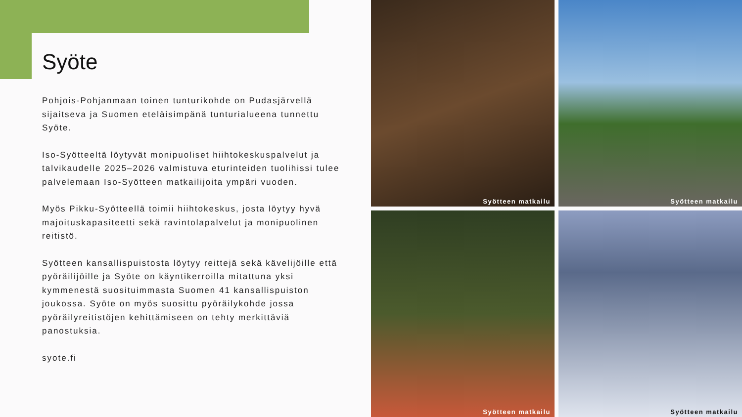Syöte
Pohjois-Pohjanmaan toinen tunturikohde on Pudasjärvellä sijaitseva ja Suomen eteläisimpänä tunturialueena tunnettu Syöte.
Iso-Syötteeltä löytyvät monipuoliset hiihtokeskuspalvelut ja talvikaudelle 2025–2026 valmistuva eturinteiden tuolihissi tulee palvelemaan Iso-Syötteen matkailijoita ympäri vuoden.
Myös Pikku-Syötteellä toimii hiihtokeskus, josta löytyy hyvä majoituskapasiteetti sekä ravintolapalvelut ja monipuolinen reitistö.
Syötteen kansallispuistosta löytyy reittejä sekä kävelijöille että pyöräilijöille ja Syöte on käyntikerroilla mitattuna yksi kymmenestä suosituimmasta Suomen 41 kansallispuiston joukossa. Syöte on myös suosittu pyöräilykohde jossa pyöräilyreitistöjen kehittämiseen on tehty merkittäviä panostuksia.
syote.fi
Syötteen matkailu
Syötteen matkailu
Syötteen matkailu
Syötteen matkailu